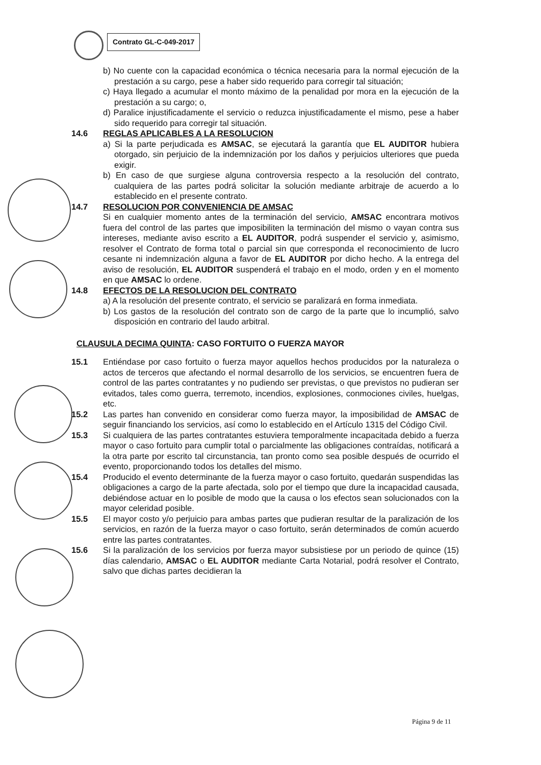Contrato GL-C-049-2017
b) No cuente con la capacidad económica o técnica necesaria para la normal ejecución de la prestación a su cargo, pese a haber sido requerido para corregir tal situación;
c) Haya llegado a acumular el monto máximo de la penalidad por mora en la ejecución de la prestación a su cargo; o,
d) Paralice injustificadamente el servicio o reduzca injustificadamente el mismo, pese a haber sido requerido para corregir tal situación.
14.6 REGLAS APLICABLES A LA RESOLUCION
a) Si la parte perjudicada es AMSAC, se ejecutará la garantía que EL AUDITOR hubiera otorgado, sin perjuicio de la indemnización por los daños y perjuicios ulteriores que pueda exigir.
b) En caso de que surgiese alguna controversia respecto a la resolución del contrato, cualquiera de las partes podrá solicitar la solución mediante arbitraje de acuerdo a lo establecido en el presente contrato.
14.7 RESOLUCION POR CONVENIENCIA DE AMSAC
Si en cualquier momento antes de la terminación del servicio, AMSAC encontrara motivos fuera del control de las partes que imposibiliten la terminación del mismo o vayan contra sus intereses, mediante aviso escrito a EL AUDITOR, podrá suspender el servicio y, asimismo, resolver el Contrato de forma total o parcial sin que corresponda el reconocimiento de lucro cesante ni indemnización alguna a favor de EL AUDITOR por dicho hecho. A la entrega del aviso de resolución, EL AUDITOR suspenderá el trabajo en el modo, orden y en el momento en que AMSAC lo ordene.
14.8 EFECTOS DE LA RESOLUCION DEL CONTRATO
a) A la resolución del presente contrato, el servicio se paralizará en forma inmediata.
b) Los gastos de la resolución del contrato son de cargo de la parte que lo incumplió, salvo disposición en contrario del laudo arbitral.
CLAUSULA DECIMA QUINTA: CASO FORTUITO O FUERZA MAYOR
15.1 Entiéndase por caso fortuito o fuerza mayor aquellos hechos producidos por la naturaleza o actos de terceros que afectando el normal desarrollo de los servicios, se encuentren fuera de control de las partes contratantes y no pudiendo ser previstas, o que previstos no pudieran ser evitados, tales como guerra, terremoto, incendios, explosiones, conmociones civiles, huelgas, etc.
15.2 Las partes han convenido en considerar como fuerza mayor, la imposibilidad de AMSAC de seguir financiando los servicios, así como lo establecido en el Artículo 1315 del Código Civil.
15.3 Si cualquiera de las partes contratantes estuviera temporalmente incapacitada debido a fuerza mayor o caso fortuito para cumplir total o parcialmente las obligaciones contraídas, notificará a la otra parte por escrito tal circunstancia, tan pronto como sea posible después de ocurrido el evento, proporcionando todos los detalles del mismo.
15.4 Producido el evento determinante de la fuerza mayor o caso fortuito, quedarán suspendidas las obligaciones a cargo de la parte afectada, solo por el tiempo que dure la incapacidad causada, debiéndose actuar en lo posible de modo que la causa o los efectos sean solucionados con la mayor celeridad posible.
15.5 El mayor costo y/o perjuicio para ambas partes que pudieran resultar de la paralización de los servicios, en razón de la fuerza mayor o caso fortuito, serán determinados de común acuerdo entre las partes contratantes.
15.6 Si la paralización de los servicios por fuerza mayor subsistiese por un periodo de quince (15) días calendario, AMSAC o EL AUDITOR mediante Carta Notarial, podrá resolver el Contrato, salvo que dichas partes decidieran la
Página 9 de 11